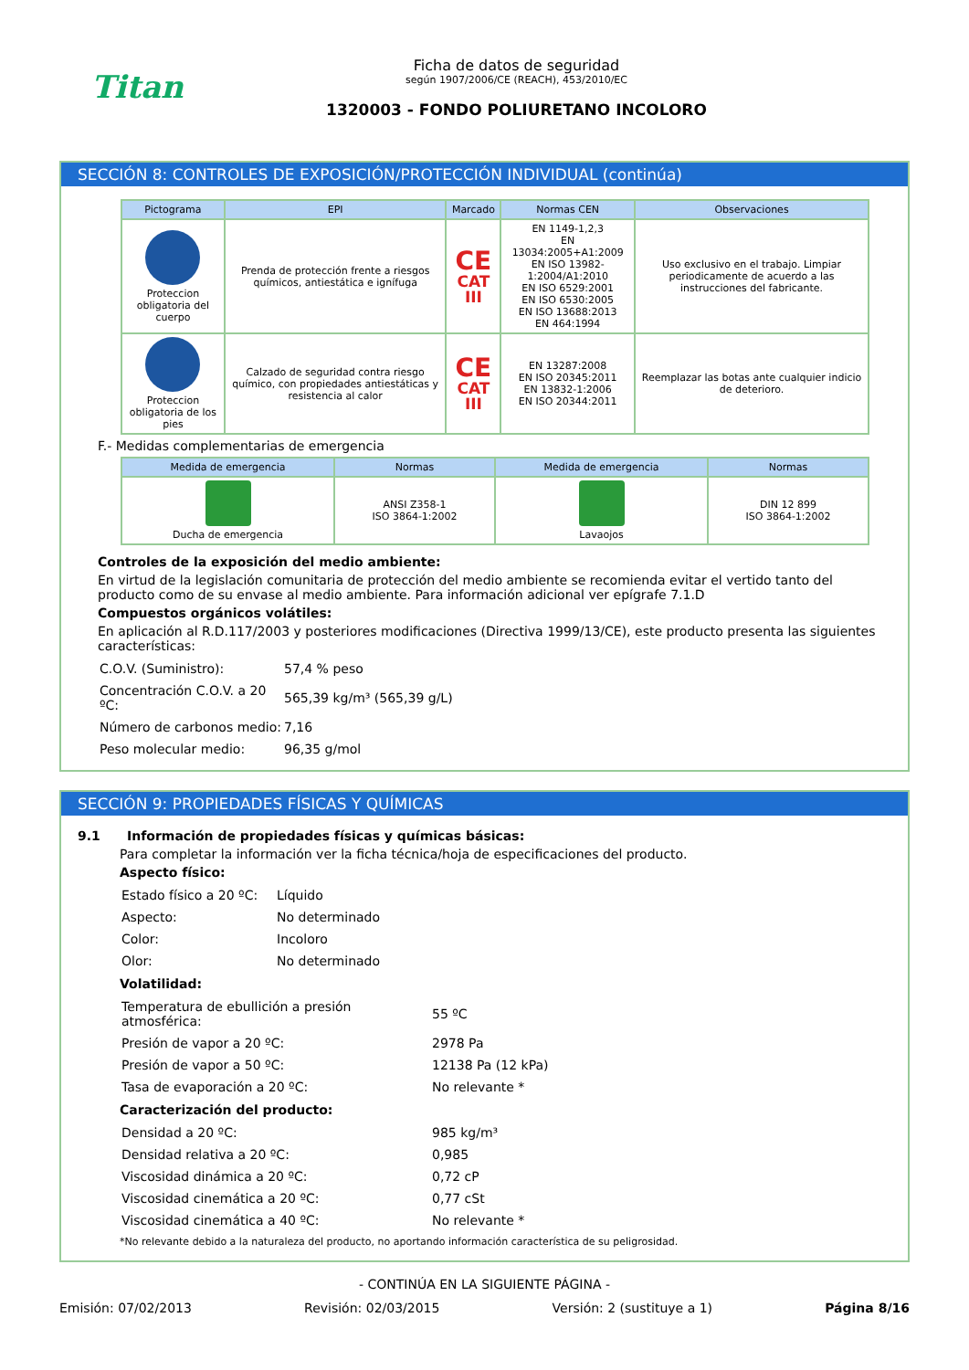Titan
Ficha de datos de seguridad
según 1907/2006/CE (REACH), 453/2010/EC
1320003 - FONDO POLIURETANO INCOLORO
SECCIÓN 8: CONTROLES DE EXPOSICIÓN/PROTECCIÓN INDIVIDUAL (continúa)
| Pictograma | EPI | Marcado | Normas CEN | Observaciones |
| --- | --- | --- | --- | --- |
| Proteccion obligatoria del cuerpo | Prenda de protección frente a riesgos químicos, antiestática e ignífuga | CE CAT III | EN 1149-1,2,3 EN 13034:2005+A1:2009 EN ISO 13982-1:2004/A1:2010 EN ISO 6529:2001 EN ISO 6530:2005 EN ISO 13688:2013 EN 464:1994 | Uso exclusivo en el trabajo. Limpiar periodicamente de acuerdo a las instrucciones del fabricante. |
| Proteccion obligatoria de los pies | Calzado de seguridad contra riesgo químico, con propiedades antiestáticas y resistencia al calor | CE CAT III | EN 13287:2008 EN ISO 20345:2011 EN 13832-1:2006 EN ISO 20344:2011 | Reemplazar las botas ante cualquier indicio de deterioro. |
F.- Medidas complementarias de emergencia
| Medida de emergencia | Normas | Medida de emergencia | Normas |
| --- | --- | --- | --- |
| Ducha de emergencia | ANSI Z358-1 ISO 3864-1:2002 | Lavaojos | DIN 12 899 ISO 3864-1:2002 |
Controles de la exposición del medio ambiente:
En virtud de la legislación comunitaria de protección del medio ambiente se recomienda evitar el vertido tanto del producto como de su envase al medio ambiente. Para información adicional ver epígrafe 7.1.D
Compuestos orgánicos volátiles:
En aplicación al R.D.117/2003 y posteriores modificaciones (Directiva 1999/13/CE), este producto presenta las siguientes características:
| C.O.V. (Suministro): | 57,4 % peso |
| Concentración C.O.V. a 20 ºC: | 565,39 kg/m³ (565,39 g/L) |
| Número de carbonos medio: | 7,16 |
| Peso molecular medio: | 96,35 g/mol |
SECCIÓN 9: PROPIEDADES FÍSICAS Y QUÍMICAS
9.1 Información de propiedades físicas y químicas básicas:
Para completar la información ver la ficha técnica/hoja de especificaciones del producto.
Aspecto físico:
| Estado físico a 20 ºC: | Líquido |
| Aspecto: | No determinado |
| Color: | Incoloro |
| Olor: | No determinado |
Volatilidad:
| Temperatura de ebullición a presión atmosférica: | 55 ºC |
| Presión de vapor a 20 ºC: | 2978 Pa |
| Presión de vapor a 50 ºC: | 12138 Pa (12 kPa) |
| Tasa de evaporación a 20 ºC: | No relevante * |
Caracterización del producto:
| Densidad a 20 ºC: | 985 kg/m³ |
| Densidad relativa a 20 ºC: | 0,985 |
| Viscosidad dinámica a 20 ºC: | 0,72 cP |
| Viscosidad cinemática a 20 ºC: | 0,77 cSt |
| Viscosidad cinemática a 40 ºC: | No relevante * |
*No relevante debido a la naturaleza del producto, no aportando información característica de su peligrosidad.
- CONTINÚA EN LA SIGUIENTE PÁGINA -
Emisión: 07/02/2013 Revisión: 02/03/2015 Versión: 2 (sustituye a 1) Página 8/16